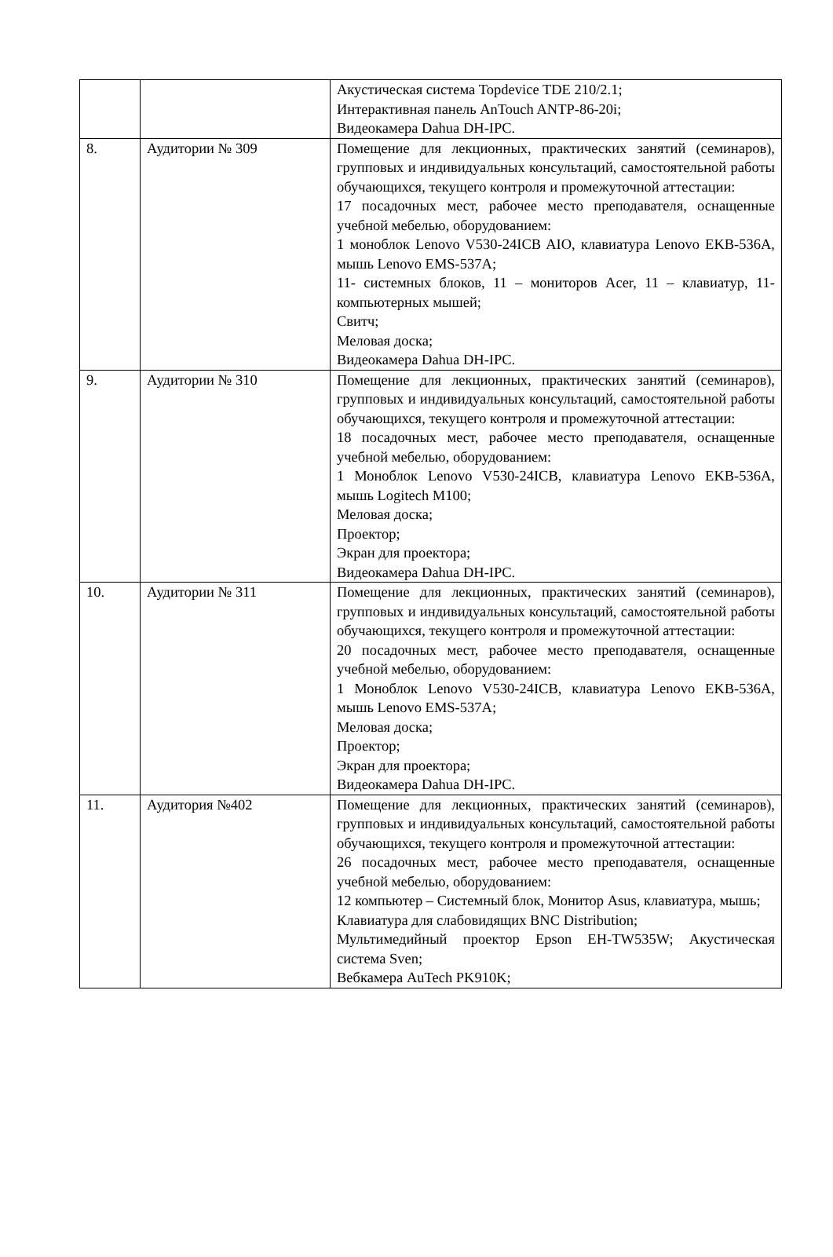| | | Акустическая система Topdevice TDE 210/2.1; Интерактивная панель AnTouch ANTP-86-20i; Видеокамера Dahua DH-IPC. |
| 8. | Аудитории № 309 | Помещение для лекционных, практических занятий (семинаров), групповых и индивидуальных консультаций, самостоятельной работы обучающихся, текущего контроля и промежуточной аттестации: 17 посадочных мест, рабочее место преподавателя, оснащенные учебной мебелью, оборудованием: 1 моноблок Lenovo V530-24ICB AIO, клавиатура Lenovo EKB-536A, мышь Lenovo EMS-537A; 11- системных блоков, 11 – мониторов Acer, 11 – клавиатур, 11- компьютерных мышей; Свитч; Меловая доска; Видеокамера Dahua DH-IPC. |
| 9. | Аудитории № 310 | Помещение для лекционных, практических занятий (семинаров), групповых и индивидуальных консультаций, самостоятельной работы обучающихся, текущего контроля и промежуточной аттестации: 18 посадочных мест, рабочее место преподавателя, оснащенные учебной мебелью, оборудованием: 1 Моноблок Lenovo V530-24ICB, клавиатура Lenovo EKB-536A, мышь Logitech M100; Меловая доска; Проектор; Экран для проектора; Видеокамера Dahua DH-IPC. |
| 10. | Аудитории № 311 | Помещение для лекционных, практических занятий (семинаров), групповых и индивидуальных консультаций, самостоятельной работы обучающихся, текущего контроля и промежуточной аттестации: 20 посадочных мест, рабочее место преподавателя, оснащенные учебной мебелью, оборудованием: 1 Моноблок Lenovo V530-24ICB, клавиатура Lenovo EKB-536A, мышь Lenovo EMS-537A; Меловая доска; Проектор; Экран для проектора; Видеокамера Dahua DH-IPC. |
| 11. | Аудитория №402 | Помещение для лекционных, практических занятий (семинаров), групповых и индивидуальных консультаций, самостоятельной работы обучающихся, текущего контроля и промежуточной аттестации: 26 посадочных мест, рабочее место преподавателя, оснащенные учебной мебелью, оборудованием: 12 компьютер – Системный блок, Монитор Asus, клавиатура, мышь; Клавиатура для слабовидящих BNC Distribution; Мультимедийный проектор Epson EH-TW535W; Акустическая система Sven; Вебкамера AuTech PK910K; |